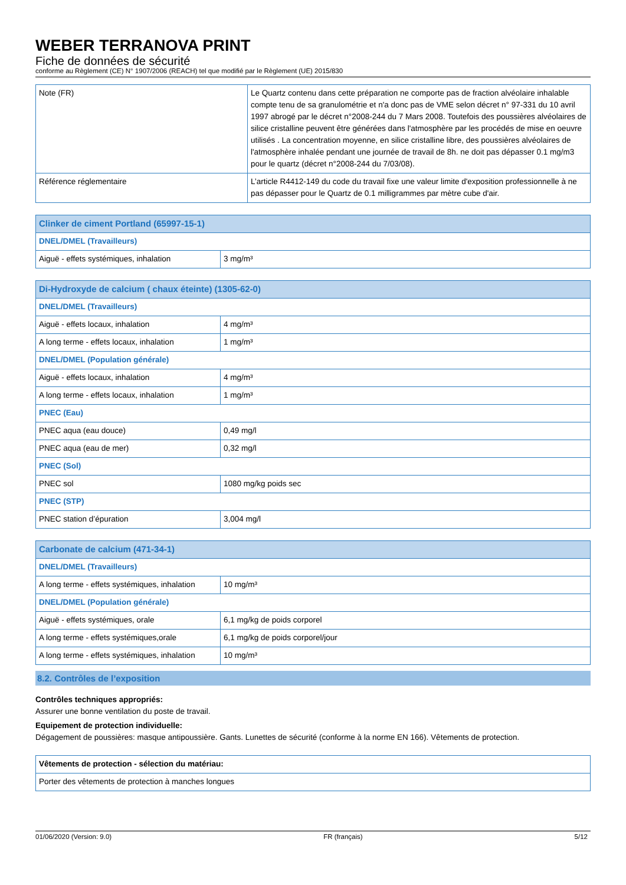WEBER TERRANOVA PRINT
Fiche de données de sécurité
conforme au Règlement (CE) N° 1907/2006 (REACH) tel que modifié par le Règlement (UE) 2015/830
| Note (FR) | Le Quartz contenu dans cette préparation ne comporte pas de fraction alvéolaire inhalable compte tenu de sa granulométrie et n'a donc pas de VME selon décret n° 97-331 du 10 avril 1997 abrogé par le décret n°2008-244 du 7 Mars 2008. Toutefois des poussières alvéolaires de silice cristalline peuvent être générées dans l'atmosphère par les procédés de mise en oeuvre utilisés . La concentration moyenne, en silice cristalline libre, des poussières alvéolaires de l'atmosphère inhalée pendant une journée de travail de 8h. ne doit pas dépasser 0.1 mg/m3 pour le quartz (décret n°2008-244 du 7/03/08). |
| Référence réglementaire | L’article R4412-149 du code du travail fixe une valeur limite d'exposition professionnelle à ne pas dépasser pour le Quartz de 0.1 milligrammes par mètre cube d'air. |
| Clinker de ciment Portland (65997-15-1) | |
| --- | --- |
| DNEL/DMEL (Travailleurs) | |
| Aiguë - effets systémiques, inhalation | 3 mg/m³ |
| Di-Hydroxyde de calcium ( chaux éteinte) (1305-62-0) | |
| --- | --- |
| DNEL/DMEL (Travailleurs) | |
| Aiguë - effets locaux, inhalation | 4 mg/m³ |
| A long terme - effets locaux, inhalation | 1 mg/m³ |
| DNEL/DMEL (Population générale) | |
| Aiguë - effets locaux, inhalation | 4 mg/m³ |
| A long terme - effets locaux, inhalation | 1 mg/m³ |
| PNEC (Eau) | |
| PNEC aqua (eau douce) | 0,49 mg/l |
| PNEC aqua (eau de mer) | 0,32 mg/l |
| PNEC (Sol) | |
| PNEC sol | 1080 mg/kg poids sec |
| PNEC (STP) | |
| PNEC station d’épuration | 3,004 mg/l |
| Carbonate de calcium (471-34-1) | |
| --- | --- |
| DNEL/DMEL (Travailleurs) | |
| A long terme - effets systémiques, inhalation | 10 mg/m³ |
| DNEL/DMEL (Population générale) | |
| Aiguë - effets systémiques, orale | 6,1 mg/kg de poids corporel |
| A long terme - effets systémiques,orale | 6,1 mg/kg de poids corporel/jour |
| A long terme - effets systémiques, inhalation | 10 mg/m³ |
8.2. Contrôles de l’exposition
Contrôles techniques appropriés:
Assurer une bonne ventilation du poste de travail.
Equipement de protection individuelle:
Dégagement de poussières: masque antipoussière. Gants. Lunettes de sécurité (conforme à la norme EN 166). Vêtements de protection.
| Vêtements de protection - sélection du matériau: |
| --- |
| Porter des vêtements de protection à manches longues |
01/06/2020 (Version: 9.0) FR (français) 5/12